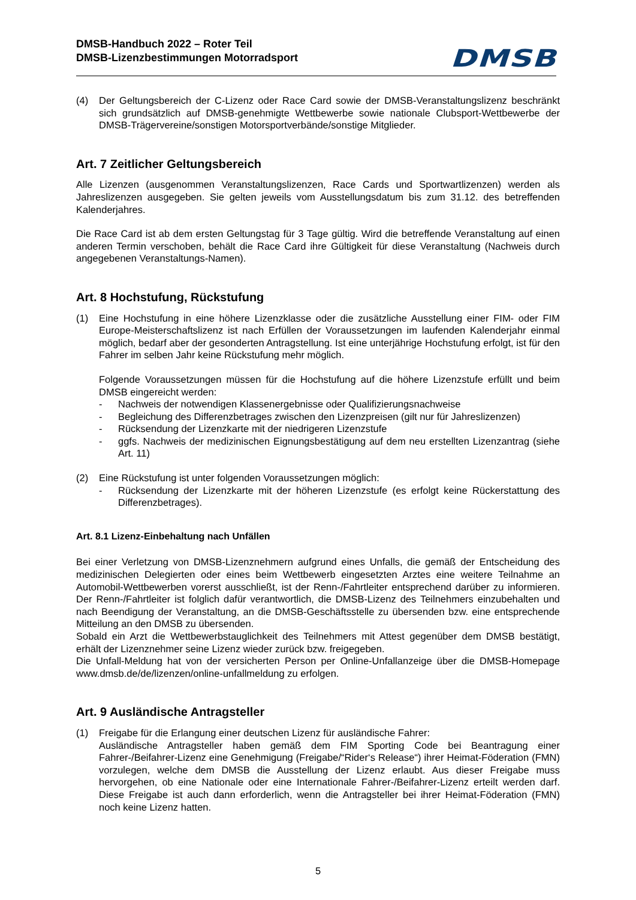DMSB-Handbuch 2022 – Roter Teil
DMSB-Lizenzbestimmungen Motorradsport DMSB
(4) Der Geltungsbereich der C-Lizenz oder Race Card sowie der DMSB-Veranstaltungslizenz beschränkt sich grundsätzlich auf DMSB-genehmigte Wettbewerbe sowie nationale Clubsport-Wettbewerbe der DMSB-Trägervereine/sonstigen Motorsportverbände/sonstige Mitglieder.
Art. 7 Zeitlicher Geltungsbereich
Alle Lizenzen (ausgenommen Veranstaltungslizenzen, Race Cards und Sportwartlizenzen) werden als Jahreslizenzen ausgegeben. Sie gelten jeweils vom Ausstellungsdatum bis zum 31.12. des betreffenden Kalenderjahres.
Die Race Card ist ab dem ersten Geltungstag für 3 Tage gültig. Wird die betreffende Veranstaltung auf einen anderen Termin verschoben, behält die Race Card ihre Gültigkeit für diese Veranstaltung (Nachweis durch angegebenen Veranstaltungs-Namen).
Art. 8 Hochstufung, Rückstufung
(1) Eine Hochstufung in eine höhere Lizenzklasse oder die zusätzliche Ausstellung einer FIM- oder FIM Europe-Meisterschaftslizenz ist nach Erfüllen der Voraussetzungen im laufenden Kalenderjahr einmal möglich, bedarf aber der gesonderten Antragstellung. Ist eine unterjährige Hochstufung erfolgt, ist für den Fahrer im selben Jahr keine Rückstufung mehr möglich.
Folgende Voraussetzungen müssen für die Hochstufung auf die höhere Lizenzstufe erfüllt und beim DMSB eingereicht werden:
- Nachweis der notwendigen Klassenergebnisse oder Qualifizierungsnachweise
- Begleichung des Differenzbetrages zwischen den Lizenzpreisen (gilt nur für Jahreslizenzen)
- Rücksendung der Lizenzkarte mit der niedrigeren Lizenzstufe
- ggfs. Nachweis der medizinischen Eignungsbestätigung auf dem neu erstellten Lizenzantrag (siehe Art. 11)
(2) Eine Rückstufung ist unter folgenden Voraussetzungen möglich:
- Rücksendung der Lizenzkarte mit der höheren Lizenzstufe (es erfolgt keine Rückerstattung des Differenzbetrages).
Art. 8.1 Lizenz-Einbehaltung nach Unfällen
Bei einer Verletzung von DMSB-Lizenznehmern aufgrund eines Unfalls, die gemäß der Entscheidung des medizinischen Delegierten oder eines beim Wettbewerb eingesetzten Arztes eine weitere Teilnahme an Automobil-Wettbewerben vorerst ausschließt, ist der Renn-/Fahrtleiter entsprechend darüber zu informieren. Der Renn-/Fahrtleiter ist folglich dafür verantwortlich, die DMSB-Lizenz des Teilnehmers einzubehalten und nach Beendigung der Veranstaltung, an die DMSB-Geschäftsstelle zu übersenden bzw. eine entsprechende Mitteilung an den DMSB zu übersenden.
Sobald ein Arzt die Wettbewerbstauglichkeit des Teilnehmers mit Attest gegenüber dem DMSB bestätigt, erhält der Lizenznehmer seine Lizenz wieder zurück bzw. freigegeben.
Die Unfall-Meldung hat von der versicherten Person per Online-Unfallanzeige über die DMSB-Homepage www.dmsb.de/de/lizenzen/online-unfallmeldung zu erfolgen.
Art. 9 Ausländische Antragsteller
(1) Freigabe für die Erlangung einer deutschen Lizenz für ausländische Fahrer:
Ausländische Antragsteller haben gemäß dem FIM Sporting Code bei Beantragung einer Fahrer-/Beifahrer-Lizenz eine Genehmigung (Freigabe/“Rider‘s Release“) ihrer Heimat-Föderation (FMN) vorzulegen, welche dem DMSB die Ausstellung der Lizenz erlaubt. Aus dieser Freigabe muss hervorgehen, ob eine Nationale oder eine Internationale Fahrer-/Beifahrer-Lizenz erteilt werden darf. Diese Freigabe ist auch dann erforderlich, wenn die Antragsteller bei ihrer Heimat-Föderation (FMN) noch keine Lizenz hatten.
5